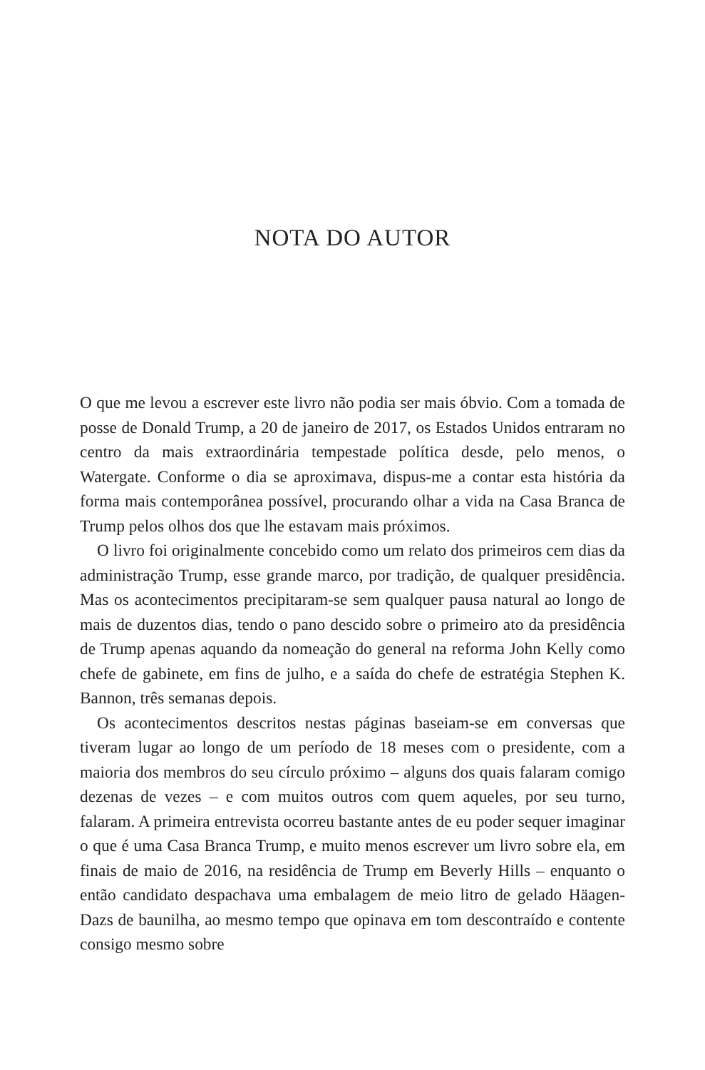NOTA DO AUTOR
O que me levou a escrever este livro não podia ser mais óbvio. Com a tomada de posse de Donald Trump, a 20 de janeiro de 2017, os Estados Unidos entraram no centro da mais extraordinária tempestade política desde, pelo menos, o Watergate. Conforme o dia se aproximava, dispus-me a contar esta história da forma mais contemporânea possível, procurando olhar a vida na Casa Branca de Trump pelos olhos dos que lhe estavam mais próximos.
O livro foi originalmente concebido como um relato dos primeiros cem dias da administração Trump, esse grande marco, por tradição, de qualquer presidência. Mas os acontecimentos precipitaram-se sem qualquer pausa natural ao longo de mais de duzentos dias, tendo o pano descido sobre o primeiro ato da presidência de Trump apenas aquando da nomeação do general na reforma John Kelly como chefe de gabinete, em fins de julho, e a saída do chefe de estratégia Stephen K. Bannon, três semanas depois.
Os acontecimentos descritos nestas páginas baseiam-se em conversas que tiveram lugar ao longo de um período de 18 meses com o presidente, com a maioria dos membros do seu círculo próximo – alguns dos quais falaram comigo dezenas de vezes – e com muitos outros com quem aqueles, por seu turno, falaram. A primeira entrevista ocorreu bastante antes de eu poder sequer imaginar o que é uma Casa Branca Trump, e muito menos escrever um livro sobre ela, em finais de maio de 2016, na residência de Trump em Beverly Hills – enquanto o então candidato despachava uma embalagem de meio litro de gelado Häagen-Dazs de baunilha, ao mesmo tempo que opinava em tom descontraído e contente consigo mesmo sobre